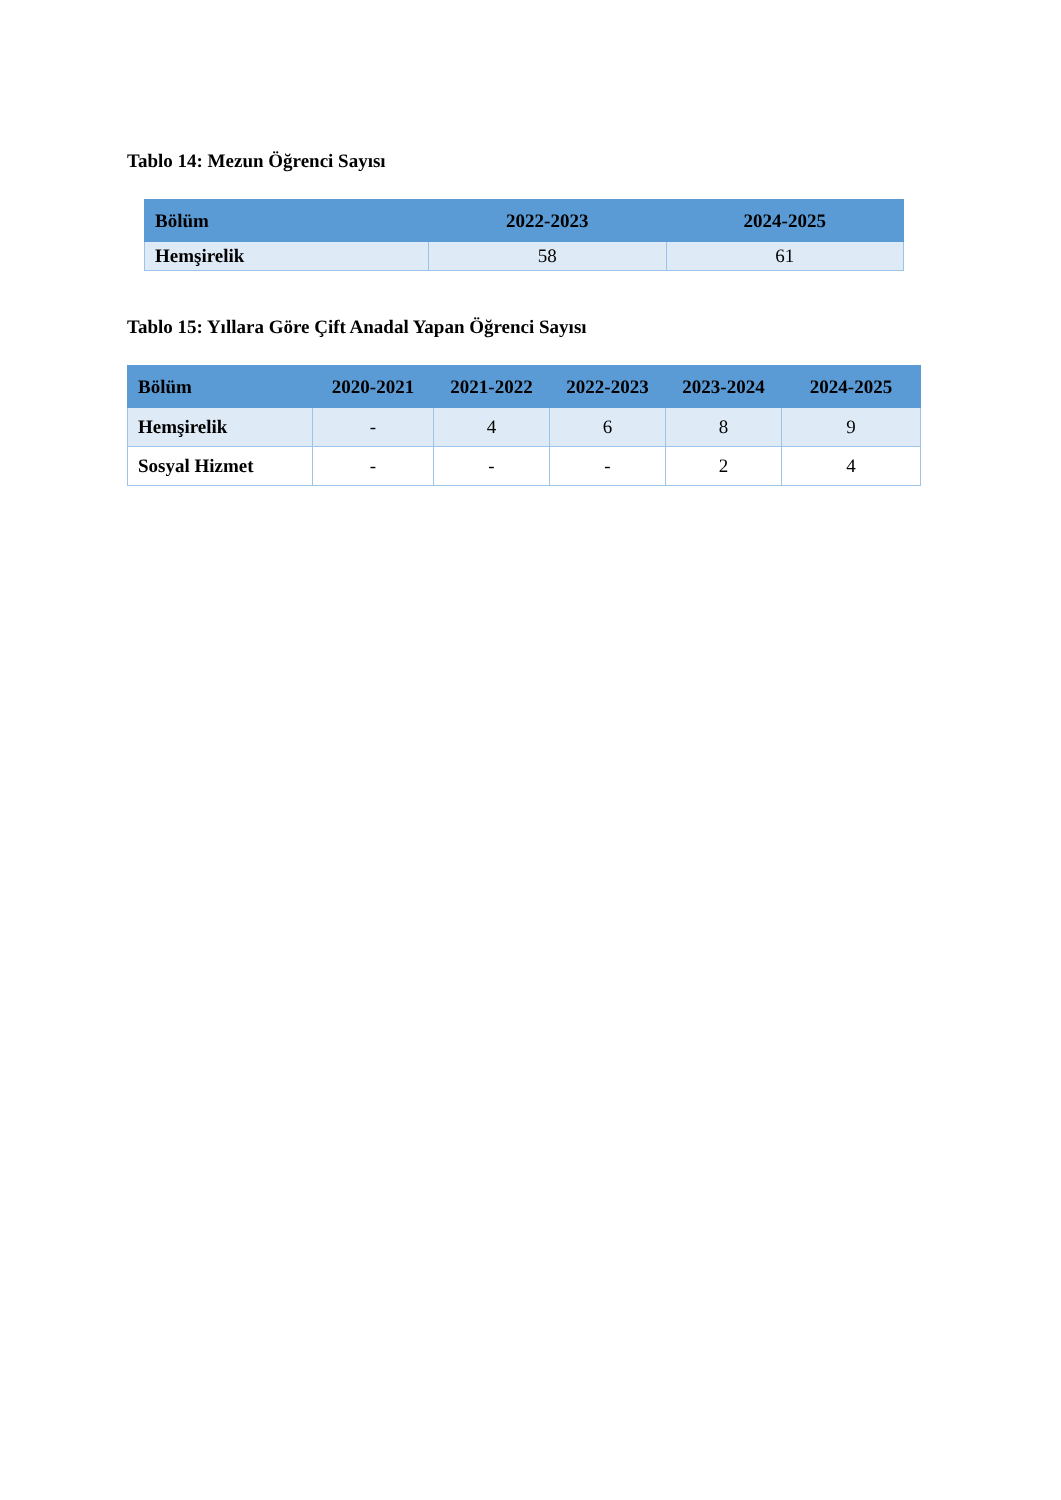Tablo 14: Mezun Öğrenci Sayısı
| Bölüm | 2022-2023 | 2024-2025 |
| --- | --- | --- |
| Hemşirelik | 58 | 61 |
Tablo 15: Yıllara Göre Çift Anadal Yapan Öğrenci Sayısı
| Bölüm | 2020-2021 | 2021-2022 | 2022-2023 | 2023-2024 | 2024-2025 |
| --- | --- | --- | --- | --- | --- |
| Hemşirelik | - | 4 | 6 | 8 | 9 |
| Sosyal Hizmet | - | - | - | 2 | 4 |